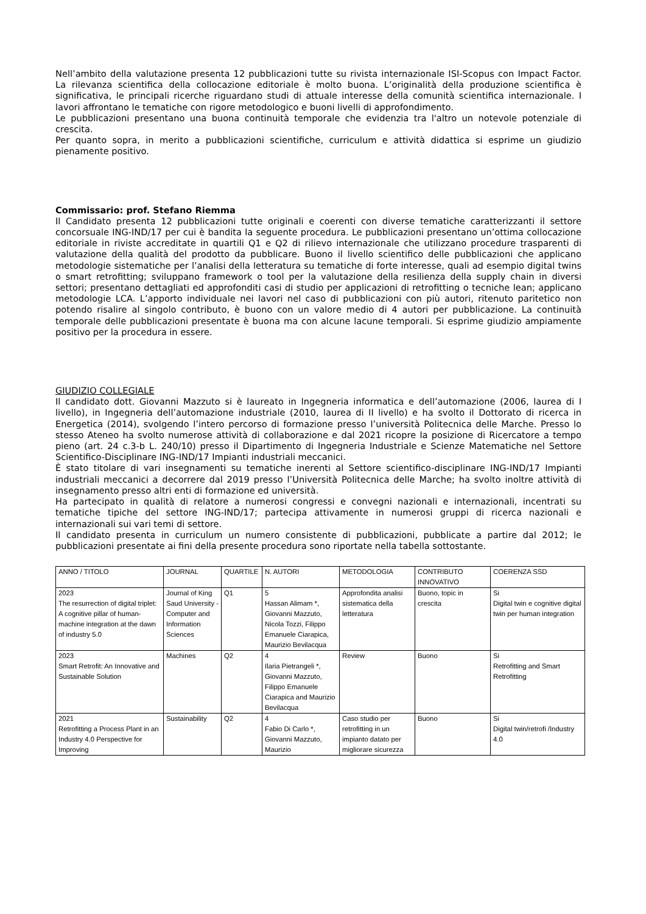Nell’ambito della valutazione presenta 12 pubblicazioni tutte su rivista internazionale ISI-Scopus con Impact Factor. La rilevanza scientifica della collocazione editoriale è molto buona. L’originalità della produzione scientifica è significativa, le principali ricerche riguardano studi di attuale interesse della comunità scientifica internazionale. I lavori affrontano le tematiche con rigore metodologico e buoni livelli di approfondimento.
Le pubblicazioni presentano una buona continuità temporale che evidenzia tra l'altro un notevole potenziale di crescita.
Per quanto sopra, in merito a pubblicazioni scientifiche, curriculum e attività didattica si esprime un giudizio pienamente positivo.
Commissario: prof. Stefano Riemma
Il Candidato presenta 12 pubblicazioni tutte originali e coerenti con diverse tematiche caratterizzanti il settore concorsuale ING-IND/17 per cui è bandita la seguente procedura. Le pubblicazioni presentano un’ottima collocazione editoriale in riviste accreditate in quartili Q1 e Q2 di rilievo internazionale che utilizzano procedure trasparenti di valutazione della qualità del prodotto da pubblicare. Buono il livello scientifico delle pubblicazioni che applicano metodologie sistematiche per l’analisi della letteratura su tematiche di forte interesse, quali ad esempio digital twins o smart retrofitting; sviluppano framework o tool per la valutazione della resilienza della supply chain in diversi settori; presentano dettagliati ed approfonditi casi di studio per applicazioni di retrofitting o tecniche lean; applicano metodologie LCA. L’apporto individuale nei lavori nel caso di pubblicazioni con più autori, ritenuto paritetico non potendo risalire al singolo contributo, è buono con un valore medio di 4 autori per pubblicazione. La continuità temporale delle pubblicazioni presentate è buona ma con alcune lacune temporali. Si esprime giudizio ampiamente positivo per la procedura in essere.
GIUDIZIO COLLEGIALE
Il candidato dott. Giovanni Mazzuto si è laureato in Ingegneria informatica e dell’automazione (2006, laurea di I livello), in Ingegneria dell’automazione industriale (2010, laurea di II livello) e ha svolto il Dottorato di ricerca in Energetica (2014), svolgendo l’intero percorso di formazione presso l’università Politecnica delle Marche. Presso lo stesso Ateneo ha svolto numerose attività di collaborazione e dal 2021 ricopre la posizione di Ricercatore a tempo pieno (art. 24 c.3-b L. 240/10) presso il Dipartimento di Ingegneria Industriale e Scienze Matematiche nel Settore Scientifico-Disciplinare ING-IND/17 Impianti industriali meccanici.
È stato titolare di vari insegnamenti su tematiche inerenti al Settore scientifico-disciplinare ING-IND/17 Impianti industriali meccanici a decorrere dal 2019 presso l’Università Politecnica delle Marche; ha svolto inoltre attività di insegnamento presso altri enti di formazione ed università.
Ha partecipato in qualità di relatore a numerosi congressi e convegni nazionali e internazionali, incentrati su tematiche tipiche del settore ING-IND/17; partecipa attivamente in numerosi gruppi di ricerca nazionali e internazionali sui vari temi di settore.
Il candidato presenta in curriculum un numero consistente di pubblicazioni, pubblicate a partire dal 2012; le pubblicazioni presentate ai fini della presente procedura sono riportate nella tabella sottostante.
| ANNO / TITOLO | JOURNAL | QUARTILE | N. AUTORI | METODOLOGIA | CONTRIBUTO INNOVATIVO | COERENZA SSD |
| 2023 The resurrection of digital triplet: A cognitive pillar of human-machine integration at the dawn of industry 5.0 | Journal of King Saud University - Computer and Information Sciences | Q1 | 5 Hassan Alimam *, Giovanni Mazzuto, Nicola Tozzi, Filippo Emanuele Ciarapica, Maurizio Bevilacqua | Approfondita analisi sistematica della letteratura | Buono, topic in crescita | Si Digital twin e cognitive digital twin per human integration |
| 2023 Smart Retrofit: An Innovative and Sustainable Solution | Machines | Q2 | 4 Ilaria Pietrangeli *, Giovanni Mazzuto, Filippo Emanuele Ciarapica and Maurizio Bevilacqua | Review | Buono | Si Retrofitting and Smart Retrofitting |
| 2021 Retrofitting a Process Plant in an Industry 4.0 Perspective for Improving | Sustainability | Q2 | 4 Fabio Di Carlo *, Giovanni Mazzuto, Maurizio | Caso studio per retrofitting in un impianto datato per migliorare sicurezza | Buono | Si Digital twin/retrofi /Industry 4.0 |